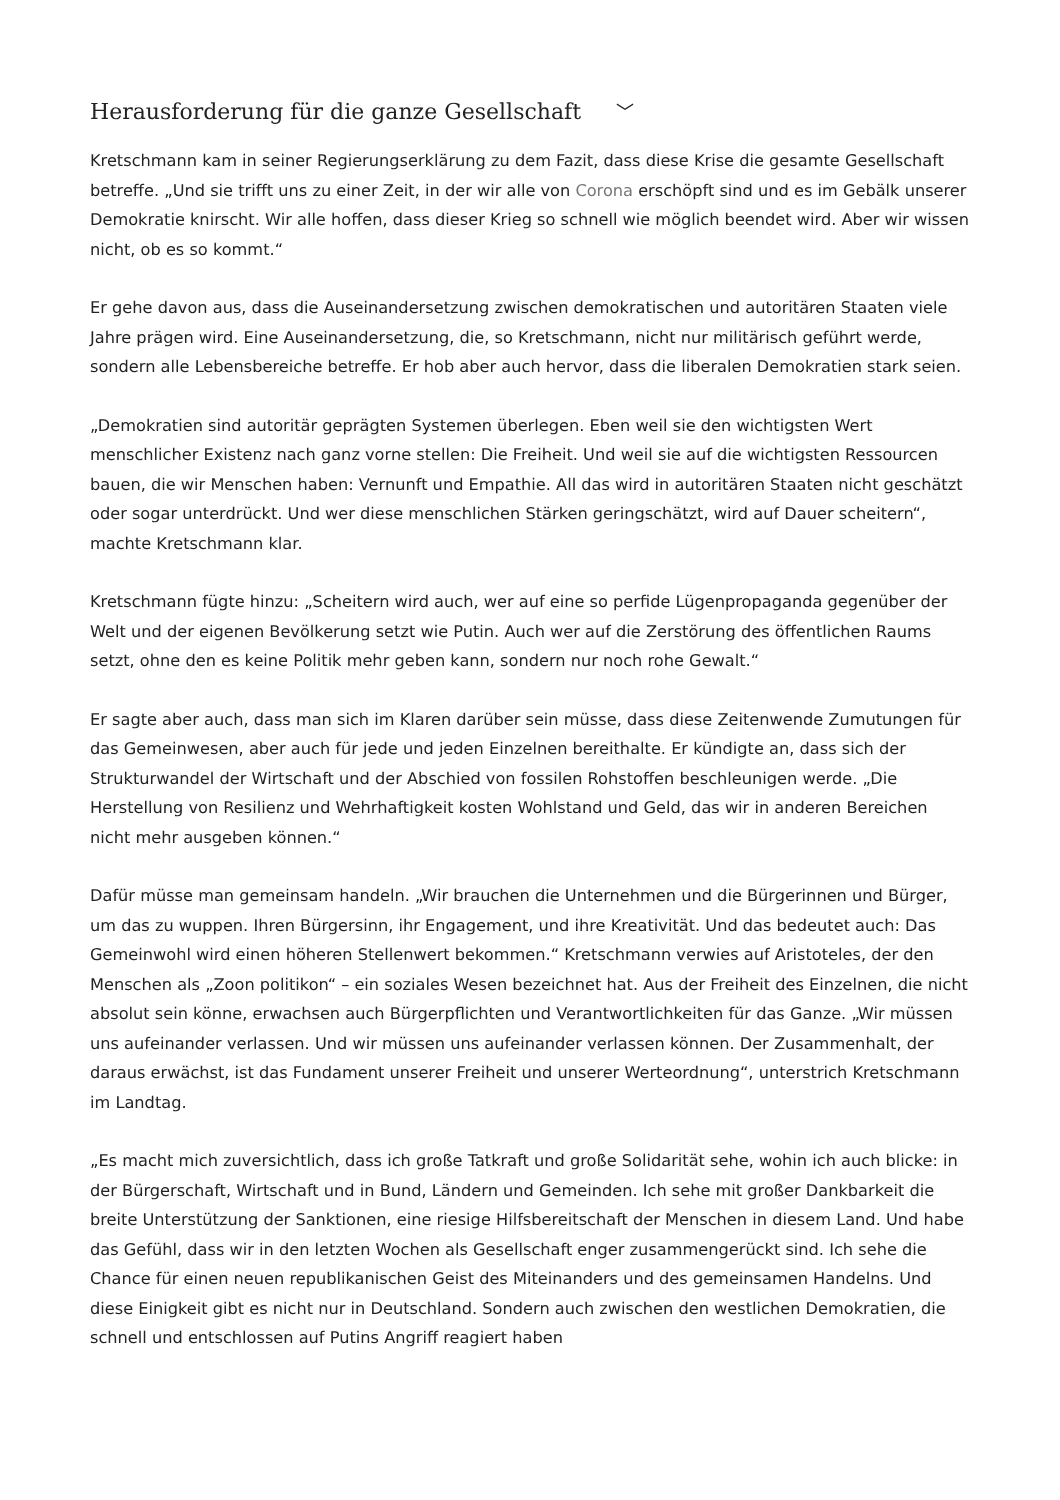Herausforderung für die ganze Gesellschaft ﹀
Kretschmann kam in seiner Regierungserklärung zu dem Fazit, dass diese Krise die gesamte Gesellschaft betreffe. „Und sie trifft uns zu einer Zeit, in der wir alle von Corona erschöpft sind und es im Gebälk unserer Demokratie knirscht. Wir alle hoffen, dass dieser Krieg so schnell wie möglich beendet wird. Aber wir wissen nicht, ob es so kommt.“
Er gehe davon aus, dass die Auseinandersetzung zwischen demokratischen und autoritären Staaten viele Jahre prägen wird. Eine Auseinandersetzung, die, so Kretschmann, nicht nur militärisch geführt werde, sondern alle Lebensbereiche betreffe. Er hob aber auch hervor, dass die liberalen Demokratien stark seien.
„Demokratien sind autoritär geprägten Systemen überlegen. Eben weil sie den wichtigsten Wert menschlicher Existenz nach ganz vorne stellen: Die Freiheit. Und weil sie auf die wichtigsten Ressourcen bauen, die wir Menschen haben: Vernunft und Empathie. All das wird in autoritären Staaten nicht geschätzt oder sogar unterdrückt. Und wer diese menschlichen Stärken geringschätzt, wird auf Dauer scheitern“, machte Kretschmann klar.
Kretschmann fügte hinzu: „Scheitern wird auch, wer auf eine so perfide Lügenpropaganda gegenüber der Welt und der eigenen Bevölkerung setzt wie Putin. Auch wer auf die Zerstörung des öffentlichen Raums setzt, ohne den es keine Politik mehr geben kann, sondern nur noch rohe Gewalt.“
Er sagte aber auch, dass man sich im Klaren darüber sein müsse, dass diese Zeitenwende Zumutungen für das Gemeinwesen, aber auch für jede und jeden Einzelnen bereithalte. Er kündigte an, dass sich der Strukturwandel der Wirtschaft und der Abschied von fossilen Rohstoffen beschleunigen werde. „Die Herstellung von Resilienz und Wehrhaftigkeit kosten Wohlstand und Geld, das wir in anderen Bereichen nicht mehr ausgeben können.“
Dafür müsse man gemeinsam handeln. „Wir brauchen die Unternehmen und die Bürgerinnen und Bürger, um das zu wuppen. Ihren Bürgersinn, ihr Engagement, und ihre Kreativität. Und das bedeutet auch: Das Gemeinwohl wird einen höheren Stellenwert bekommen.“ Kretschmann verwies auf Aristoteles, der den Menschen als „Zoon politikon“ – ein soziales Wesen bezeichnet hat. Aus der Freiheit des Einzelnen, die nicht absolut sein könne, erwachsen auch Bürgerpflichten und Verantwortlichkeiten für das Ganze. „Wir müssen uns aufeinander verlassen. Und wir müssen uns aufeinander verlassen können. Der Zusammenhalt, der daraus erwächst, ist das Fundament unserer Freiheit und unserer Werteordnung“, unterstrich Kretschmann im Landtag.
„Es macht mich zuversichtlich, dass ich große Tatkraft und große Solidarität sehe, wohin ich auch blicke: in der Bürgerschaft, Wirtschaft und in Bund, Ländern und Gemeinden. Ich sehe mit großer Dankbarkeit die breite Unterstützung der Sanktionen, eine riesige Hilfsbereitschaft der Menschen in diesem Land. Und habe das Gefühl, dass wir in den letzten Wochen als Gesellschaft enger zusammengerückt sind. Ich sehe die Chance für einen neuen republikanischen Geist des Miteinanders und des gemeinsamen Handelns. Und diese Einigkeit gibt es nicht nur in Deutschland. Sondern auch zwischen den westlichen Demokratien, die schnell und entschlossen auf Putins Angriff reagiert haben